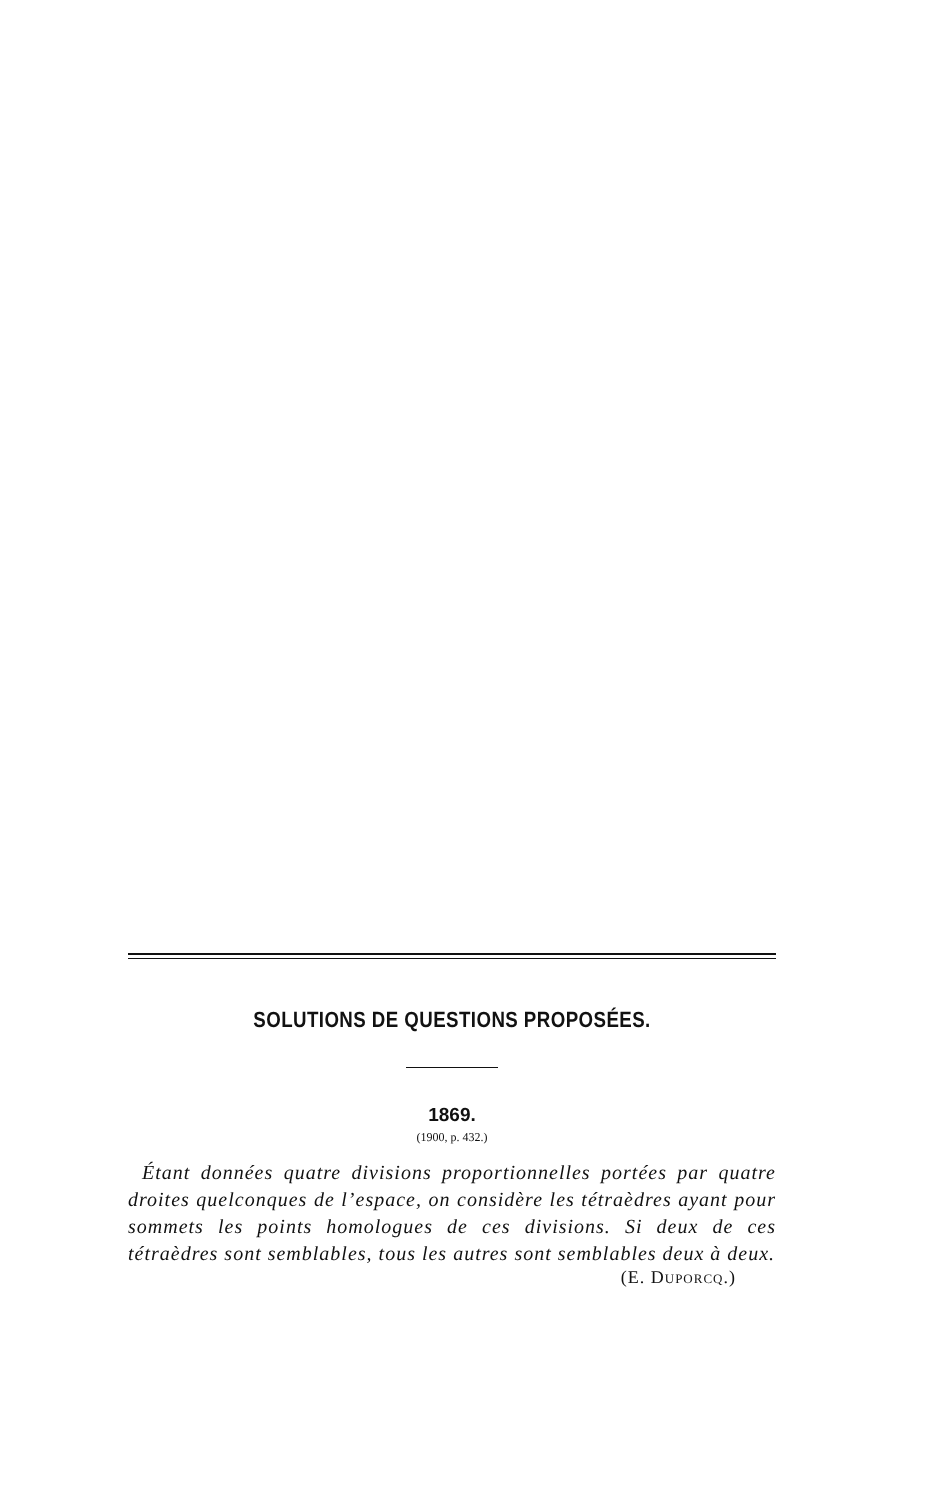SOLUTIONS DE QUESTIONS PROPOSÉES.
1869.
(1900, p. 432.)
Étant données quatre divisions proportionnelles portées par quatre droites quelconques de l’espace, on considère les tétraèdres ayant pour sommets les points homologues de ces divisions. Si deux de ces tétraèdres sont semblables, tous les autres sont semblables deux à deux.
(E. DUPORCQ.)